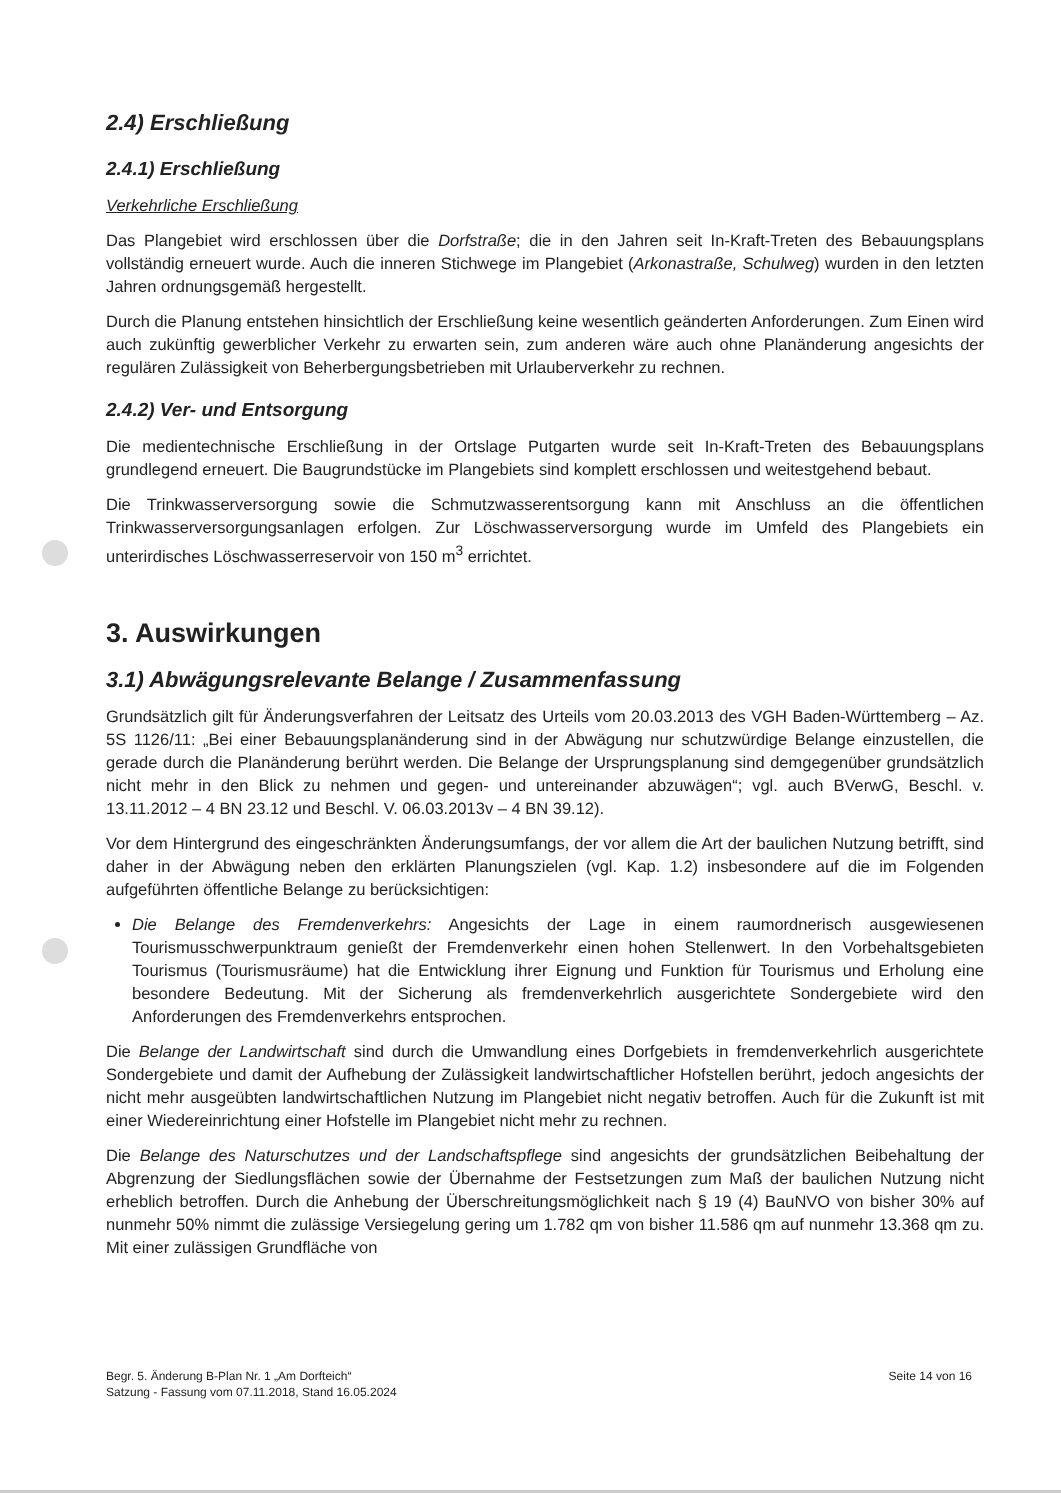2.4) Erschließung
2.4.1) Erschließung
Verkehrliche Erschließung
Das Plangebiet wird erschlossen über die Dorfstraße; die in den Jahren seit In-Kraft-Treten des Bebauungsplans vollständig erneuert wurde. Auch die inneren Stichwege im Plangebiet (Arkonastraße, Schulweg) wurden in den letzten Jahren ordnungsgemäß hergestellt.
Durch die Planung entstehen hinsichtlich der Erschließung keine wesentlich geänderten Anforderungen. Zum Einen wird auch zukünftig gewerblicher Verkehr zu erwarten sein, zum anderen wäre auch ohne Planänderung angesichts der regulären Zulässigkeit von Beherbergungsbetrieben mit Urlauberverkehr zu rechnen.
2.4.2) Ver- und Entsorgung
Die medientechnische Erschließung in der Ortslage Putgarten wurde seit In-Kraft-Treten des Bebauungsplans grundlegend erneuert. Die Baugrundstücke im Plangebiets sind komplett erschlossen und weitestgehend bebaut.
Die Trinkwasserversorgung sowie die Schmutzwasserentsorgung kann mit Anschluss an die öffentlichen Trinkwasserversorgungsanlagen erfolgen. Zur Löschwasserversorgung wurde im Umfeld des Plangebiets ein unterirdisches Löschwasserreservoir von 150 m<sup>3</sup> errichtet.
3. Auswirkungen
3.1) Abwägungsrelevante Belange / Zusammenfassung
Grundsätzlich gilt für Änderungsverfahren der Leitsatz des Urteils vom 20.03.2013 des VGH Baden-Württemberg – Az. 5S 1126/11: „Bei einer Bebauungsplanänderung sind in der Abwägung nur schutzwürdige Belange einzustellen, die gerade durch die Planänderung berührt werden. Die Belange der Ursprungsplanung sind demgegenüber grundsätzlich nicht mehr in den Blick zu nehmen und gegen- und untereinander abzuwägen“; vgl. auch BVerwG, Beschl. v. 13.11.2012 – 4 BN 23.12 und Beschl. V. 06.03.2013v – 4 BN 39.12).
Vor dem Hintergrund des eingeschränkten Änderungsumfangs, der vor allem die Art der baulichen Nutzung betrifft, sind daher in der Abwägung neben den erklärten Planungszielen (vgl. Kap. 1.2) insbesondere auf die im Folgenden aufgeführten öffentliche Belange zu berücksichtigen:
Die Belange des Fremdenverkehrs: Angesichts der Lage in einem raumordnerisch ausgewiesenen Tourismusschwerpunktraum genießt der Fremdenverkehr einen hohen Stellenwert. In den Vorbehaltsgebieten Tourismus (Tourismusräume) hat die Entwicklung ihrer Eignung und Funktion für Tourismus und Erholung eine besondere Bedeutung. Mit der Sicherung als fremdenverkehrlich ausgerichtete Sondergebiete wird den Anforderungen des Fremdenverkehrs entsprochen.
Die Belange der Landwirtschaft sind durch die Umwandlung eines Dorfgebiets in fremdenverkehrlich ausgerichtete Sondergebiete und damit der Aufhebung der Zulässigkeit landwirtschaftlicher Hofstellen berührt, jedoch angesichts der nicht mehr ausgeübten landwirtschaftlichen Nutzung im Plangebiet nicht negativ betroffen. Auch für die Zukunft ist mit einer Wiedereinrichtung einer Hofstelle im Plangebiet nicht mehr zu rechnen.
Die Belange des Naturschutzes und der Landschaftspflege sind angesichts der grundsätzlichen Beibehaltung der Abgrenzung der Siedlungsflächen sowie der Übernahme der Festsetzungen zum Maß der baulichen Nutzung nicht erheblich betroffen. Durch die Anhebung der Überschreitungsmöglichkeit nach § 19 (4) BauNVO von bisher 30% auf nunmehr 50% nimmt die zulässige Versiegelung gering um 1.782 qm von bisher 11.586 qm auf nunmehr 13.368 qm zu. Mit einer zulässigen Grundfläche von
Begr. 5. Änderung B-Plan Nr. 1 „Am Dorfteich“
Satzung - Fassung vom 07.11.2018, Stand 16.05.2024
Seite 14 von 16